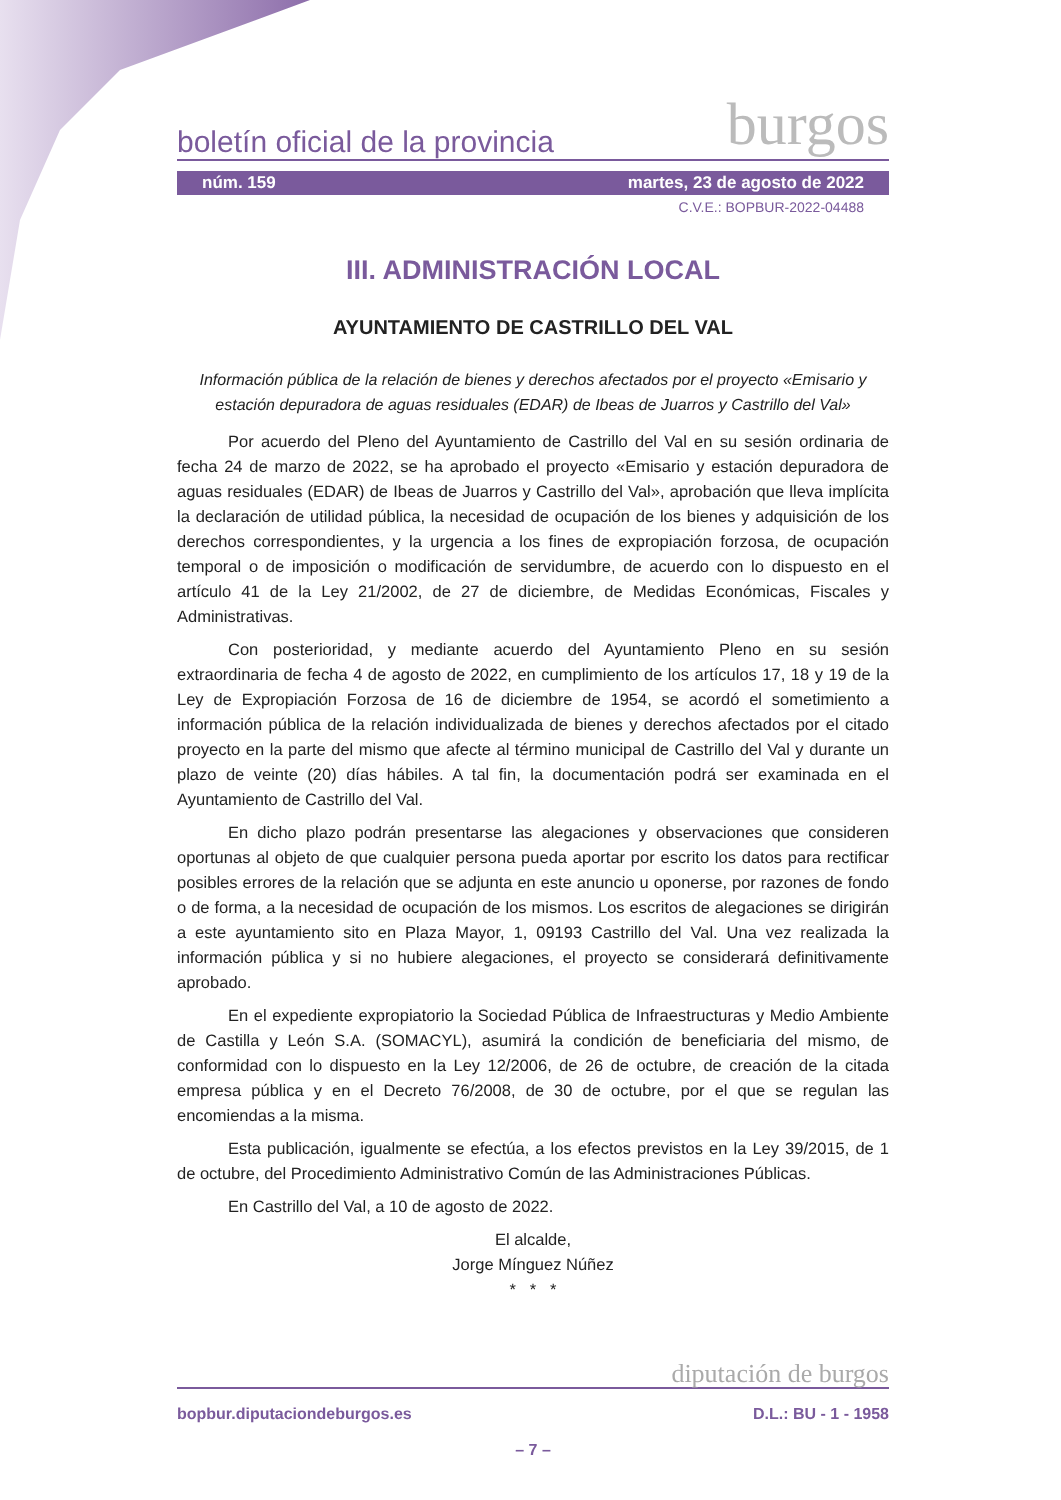boletín oficial de la provincia burgos
núm. 159 martes, 23 de agosto de 2022
C.V.E.: BOPBUR-2022-04488
III. ADMINISTRACIÓN LOCAL
AYUNTAMIENTO DE CASTRILLO DEL VAL
Información pública de la relación de bienes y derechos afectados por el proyecto «Emisario y estación depuradora de aguas residuales (EDAR) de Ibeas de Juarros y Castrillo del Val»
Por acuerdo del Pleno del Ayuntamiento de Castrillo del Val en su sesión ordinaria de fecha 24 de marzo de 2022, se ha aprobado el proyecto «Emisario y estación depuradora de aguas residuales (EDAR) de Ibeas de Juarros y Castrillo del Val», aprobación que lleva implícita la declaración de utilidad pública, la necesidad de ocupación de los bienes y adquisición de los derechos correspondientes, y la urgencia a los fines de expropiación forzosa, de ocupación temporal o de imposición o modificación de servidumbre, de acuerdo con lo dispuesto en el artículo 41 de la Ley 21/2002, de 27 de diciembre, de Medidas Económicas, Fiscales y Administrativas.
Con posterioridad, y mediante acuerdo del Ayuntamiento Pleno en su sesión extraordinaria de fecha 4 de agosto de 2022, en cumplimiento de los artículos 17, 18 y 19 de la Ley de Expropiación Forzosa de 16 de diciembre de 1954, se acordó el sometimiento a información pública de la relación individualizada de bienes y derechos afectados por el citado proyecto en la parte del mismo que afecte al término municipal de Castrillo del Val y durante un plazo de veinte (20) días hábiles. A tal fin, la documentación podrá ser examinada en el Ayuntamiento de Castrillo del Val.
En dicho plazo podrán presentarse las alegaciones y observaciones que consideren oportunas al objeto de que cualquier persona pueda aportar por escrito los datos para rectificar posibles errores de la relación que se adjunta en este anuncio u oponerse, por razones de fondo o de forma, a la necesidad de ocupación de los mismos. Los escritos de alegaciones se dirigirán a este ayuntamiento sito en Plaza Mayor, 1, 09193 Castrillo del Val. Una vez realizada la información pública y si no hubiere alegaciones, el proyecto se considerará definitivamente aprobado.
En el expediente expropiatorio la Sociedad Pública de Infraestructuras y Medio Ambiente de Castilla y León S.A. (SOMACYL), asumirá la condición de beneficiaria del mismo, de conformidad con lo dispuesto en la Ley 12/2006, de 26 de octubre, de creación de la citada empresa pública y en el Decreto 76/2008, de 30 de octubre, por el que se regulan las encomiendas a la misma.
Esta publicación, igualmente se efectúa, a los efectos previstos en la Ley 39/2015, de 1 de octubre, del Procedimiento Administrativo Común de las Administraciones Públicas.
En Castrillo del Val, a 10 de agosto de 2022.
El alcalde,
Jorge Mínguez Núñez
* * *
diputación de burgos
bopbur.diputaciondeburgos.es D.L.: BU - 1 - 1958
– 7 –